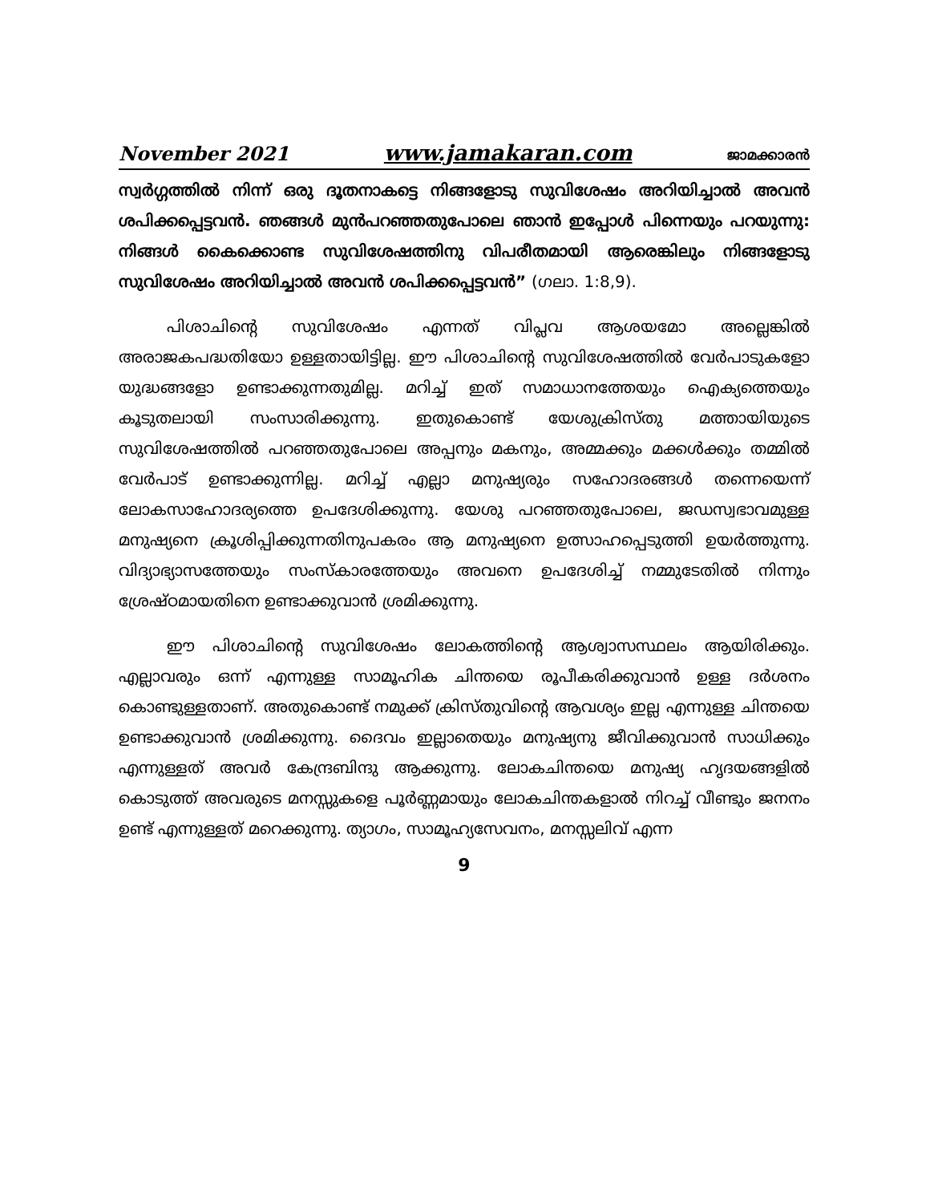November 2021 www.jamakaran.com ജാമക്കാരൻ
സ്വർഗ്ഗത്തിൽ നിന്ന് ഒരു ദൂതനാകട്ടെ നിങ്ങളോടു സുവിശേഷം അറിയിച്ചാൽ അവൻ ശപിക്കപ്പെട്ടവൻ. ഞങ്ങൾ മുൻപറഞ്ഞതുപോലെ ഞാൻ ഇപ്പോൾ പിന്നെയും പറയുന്നു: നിങ്ങൾ കൈക്കൊണ്ട സുവിശേഷത്തിനു വിപരീതമായി ആരെങ്കിലും നിങ്ങളോടു സുവിശേഷം അറിയിച്ചാൽ അവൻ ശപിക്കപ്പെട്ടവൻ” (ഗലാ. 1:8,9).
പിശാചിന്റെ സുവിശേഷം എന്നത് വിപ്ലവ ആശയമോ അല്ലെങ്കിൽ അരാജകപദ്ധതിയോ ഉള്ളതായിട്ടില്ല. ഈ പിശാചിന്റെ സുവിശേഷത്തിൽ വേർപാടുകളോ യുദ്ധങ്ങളോ ഉണ്ടാക്കുന്നതുമില്ല. മറിച്ച് ഇത് സമാധാനത്തേയും ഐക്യത്തെയും കൂടുതലായി സംസാരിക്കുന്നു. ഇതുകൊണ്ട് യേശുക്രിസ്തു മത്തായിയുടെ സുവിശേഷത്തിൽ പറഞ്ഞതുപോലെ അപ്പനും മകനും, അമ്മക്കും മക്കൾക്കും തമ്മിൽ വേർപാട് ഉണ്ടാക്കുന്നില്ല. മറിച്ച് എല്ലാ മനുഷ്യരും സഹോദരങ്ങൾ തന്നെയെന്ന് ലോകസാഹോദര്യത്തെ ഉപദേശിക്കുന്നു. യേശു പറഞ്ഞതുപോലെ, ജഡസ്വഭാവമുള്ള മനുഷ്യനെ ക്രൂശിപ്പിക്കുന്നതിനുപകരം ആ മനുഷ്യനെ ഉത്സാഹപ്പെടുത്തി ഉയർത്തുന്നു. വിദ്യാഭ്യാസത്തേയും സംസ്കാരത്തേയും അവനെ ഉപദേശിച്ച് നമ്മുടേതിൽ നിന്നും ശ്രേഷ്ഠമായതിനെ ഉണ്ടാക്കുവാൻ ശ്രമിക്കുന്നു.
ഈ പിശാചിന്റെ സുവിശേഷം ലോകത്തിന്റെ ആശ്വാസസ്ഥലം ആയിരിക്കും. എല്ലാവരും ഒന്ന് എന്നുള്ള സാമൂഹിക ചിന്തയെ രൂപീകരിക്കുവാൻ ഉള്ള ദർശനം കൊണ്ടുള്ളതാണ്. അതുകൊണ്ട് നമുക്ക് ക്രിസ്തുവിന്റെ ആവശ്യം ഇല്ല എന്നുള്ള ചിന്തയെ ഉണ്ടാക്കുവാൻ ശ്രമിക്കുന്നു. ദൈവം ഇല്ലാതെയും മനുഷ്യനു ജീവിക്കുവാൻ സാധിക്കും എന്നുള്ളത് അവർ കേന്ദ്രബിന്ദു ആക്കുന്നു. ലോകചിന്തയെ മനുഷ്യ ഹൃദയങ്ങളിൽ കൊടുത്ത് അവരുടെ മനസ്സുകളെ പൂർണ്ണമായും ലോകചിന്തകളാൽ നിറച്ച് വീണ്ടും ജനനം ഉണ്ട് എന്നുള്ളത് മറെക്കുന്നു. ത്യാഗം, സാമൂഹ്യസേവനം, മനസ്സലിവ് എന്ന
9